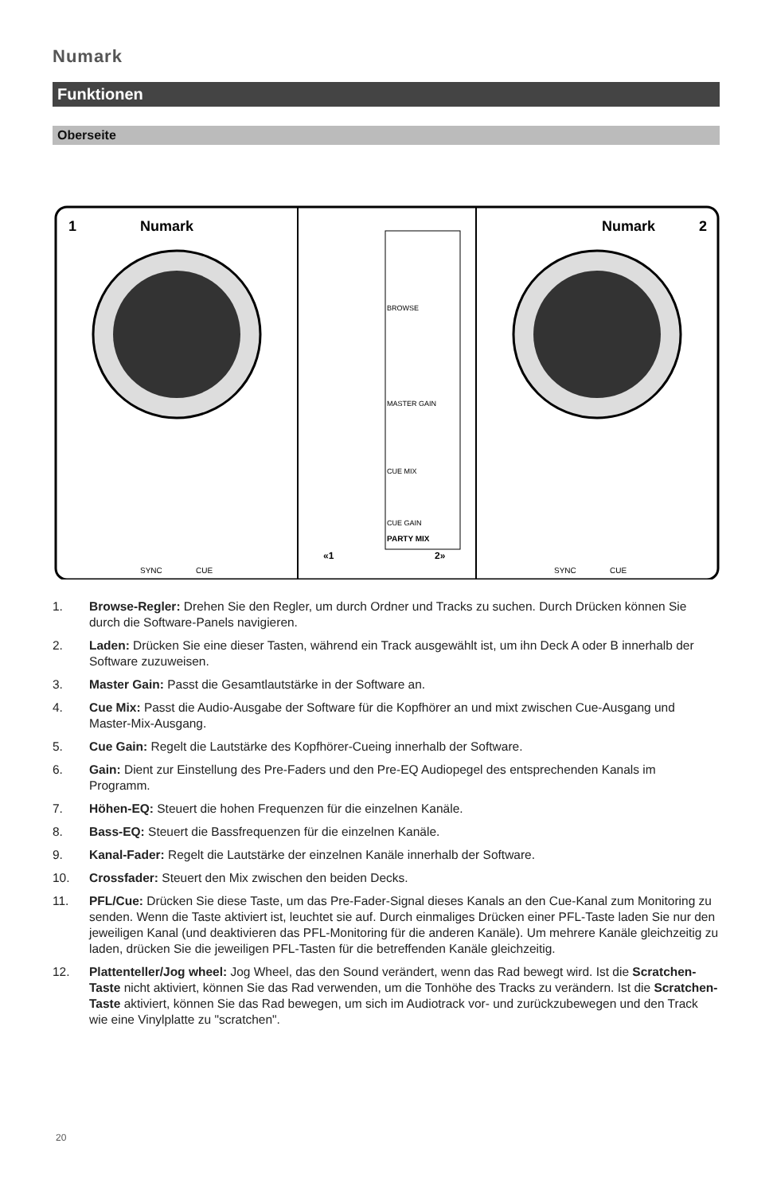Numark
Funktionen
Oberseite
1
Numark
Numark
2
BROWSE
MASTER GAIN
CUE MIX
CUE GAIN
PARTY MIX
«1
2»
SYNC
CUE
SYNC
CUE
1. Browse-Regler: Drehen Sie den Regler, um durch Ordner und Tracks zu suchen. Durch Drücken können Sie durch die Software-Panels navigieren.
2. Laden: Drücken Sie eine dieser Tasten, während ein Track ausgewählt ist, um ihn Deck A oder B innerhalb der Software zuzuweisen.
3. Master Gain: Passt die Gesamtlautstärke in der Software an.
4. Cue Mix: Passt die Audio-Ausgabe der Software für die Kopfhörer an und mixt zwischen Cue-Ausgang und Master-Mix-Ausgang.
5. Cue Gain: Regelt die Lautstärke des Kopfhörer-Cueing innerhalb der Software.
6. Gain: Dient zur Einstellung des Pre-Faders und den Pre-EQ Audiopegel des entsprechenden Kanals im Programm.
7. Höhen-EQ: Steuert die hohen Frequenzen für die einzelnen Kanäle.
8. Bass-EQ: Steuert die Bassfrequenzen für die einzelnen Kanäle.
9. Kanal-Fader: Regelt die Lautstärke der einzelnen Kanäle innerhalb der Software.
10. Crossfader: Steuert den Mix zwischen den beiden Decks.
11. PFL/Cue: Drücken Sie diese Taste, um das Pre-Fader-Signal dieses Kanals an den Cue-Kanal zum Monitoring zu senden. Wenn die Taste aktiviert ist, leuchtet sie auf. Durch einmaliges Drücken einer PFL-Taste laden Sie nur den jeweiligen Kanal (und deaktivieren das PFL-Monitoring für die anderen Kanäle). Um mehrere Kanäle gleichzeitig zu laden, drücken Sie die jeweiligen PFL-Tasten für die betreffenden Kanäle gleichzeitig.
12. Plattenteller/Jog wheel: Jog Wheel, das den Sound verändert, wenn das Rad bewegt wird. Ist die Scratchen-Taste nicht aktiviert, können Sie das Rad verwenden, um die Tonhöhe des Tracks zu verändern. Ist die Scratchen-Taste aktiviert, können Sie das Rad bewegen, um sich im Audiotrack vor- und zurückzubewegen und den Track wie eine Vinylplatte zu "scratchen".
20